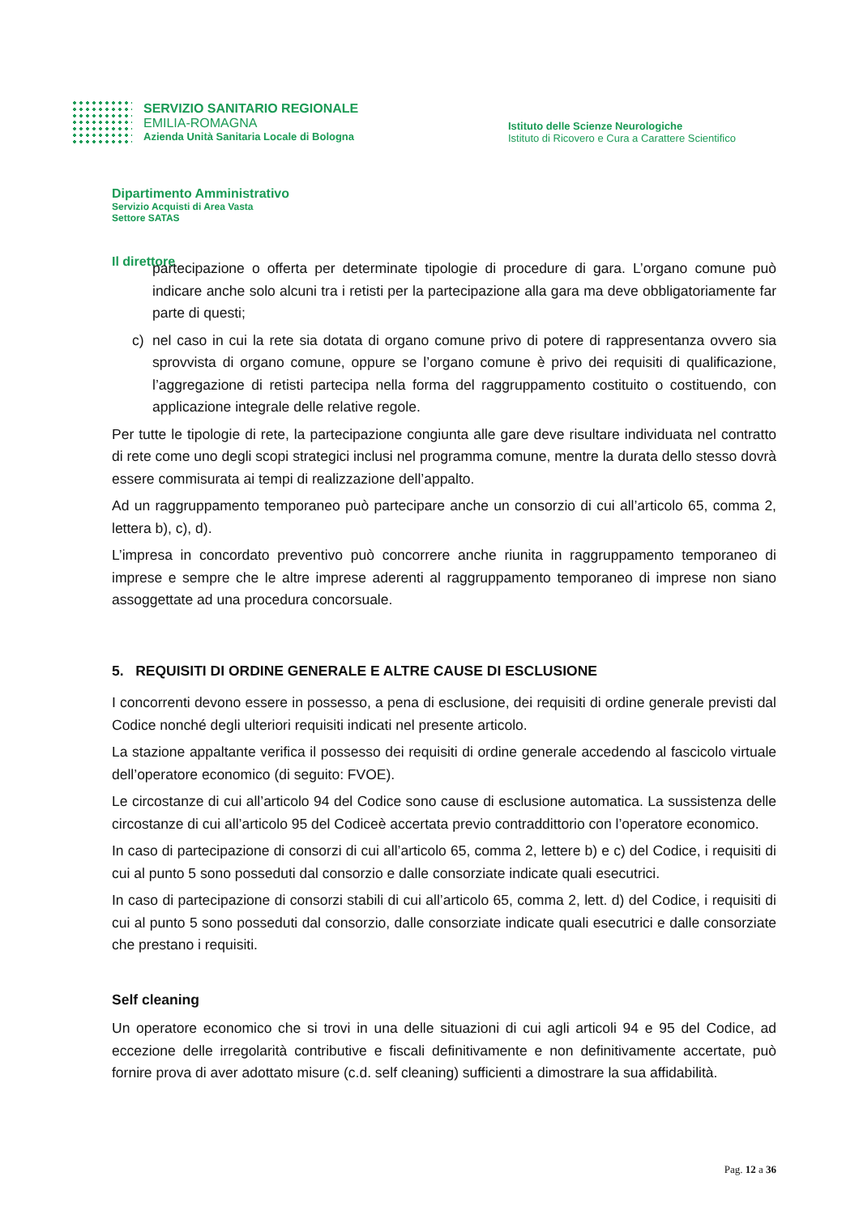SERVIZIO SANITARIO REGIONALE
EMILIA-ROMAGNA
Azienda Unità Sanitaria Locale di Bologna
Istituto delle Scienze Neurologiche
Istituto di Ricovero e Cura a Carattere Scientifico
Dipartimento Amministrativo
Servizio Acquisti di Area Vasta
Settore SATAS
Il direttore
partecipazione o offerta per determinate tipologie di procedure di gara. L’organo comune può indicare anche solo alcuni tra i retisti per la partecipazione alla gara ma deve obbligatoriamente far parte di questi;
c) nel caso in cui la rete sia dotata di organo comune privo di potere di rappresentanza ovvero sia sprovvista di organo comune, oppure se l’organo comune è privo dei requisiti di qualificazione, l’aggregazione di retisti partecipa nella forma del raggruppamento costituito o costituendo, con applicazione integrale delle relative regole.
Per tutte le tipologie di rete, la partecipazione congiunta alle gare deve risultare individuata nel contratto di rete come uno degli scopi strategici inclusi nel programma comune, mentre la durata dello stesso dovrà essere commisurata ai tempi di realizzazione dell’appalto.
Ad un raggruppamento temporaneo può partecipare anche un consorzio di cui all’articolo 65, comma 2, lettera b), c), d).
L’impresa in concordato preventivo può concorrere anche riunita in raggruppamento temporaneo di imprese e sempre che le altre imprese aderenti al raggruppamento temporaneo di imprese non siano assoggettate ad una procedura concorsuale.
5. REQUISITI DI ORDINE GENERALE E ALTRE CAUSE DI ESCLUSIONE
I concorrenti devono essere in possesso, a pena di esclusione, dei requisiti di ordine generale previsti dal Codice nonché degli ulteriori requisiti indicati nel presente articolo.
La stazione appaltante verifica il possesso dei requisiti di ordine generale accedendo al fascicolo virtuale dell’operatore economico (di seguito: FVOE).
Le circostanze di cui all’articolo 94 del Codice sono cause di esclusione automatica. La sussistenza delle circostanze di cui all’articolo 95 del Codiceè accertata previo contraddittorio con l’operatore economico.
In caso di partecipazione di consorzi di cui all’articolo 65, comma 2, lettere b) e c) del Codice, i requisiti di cui al punto 5 sono posseduti dal consorzio e dalle consorziate indicate quali esecutrici.
In caso di partecipazione di consorzi stabili di cui all’articolo 65, comma 2, lett. d) del Codice, i requisiti di cui al punto 5 sono posseduti dal consorzio, dalle consorziate indicate quali esecutrici e dalle consorziate che prestano i requisiti.
Self cleaning
Un operatore economico che si trovi in una delle situazioni di cui agli articoli 94 e 95 del Codice, ad eccezione delle irregolarità contributive e fiscali definitivamente e non definitivamente accertate, può fornire prova di aver adottato misure (c.d. self cleaning) sufficienti a dimostrare la sua affidabilità.
Pag. 12 a 36